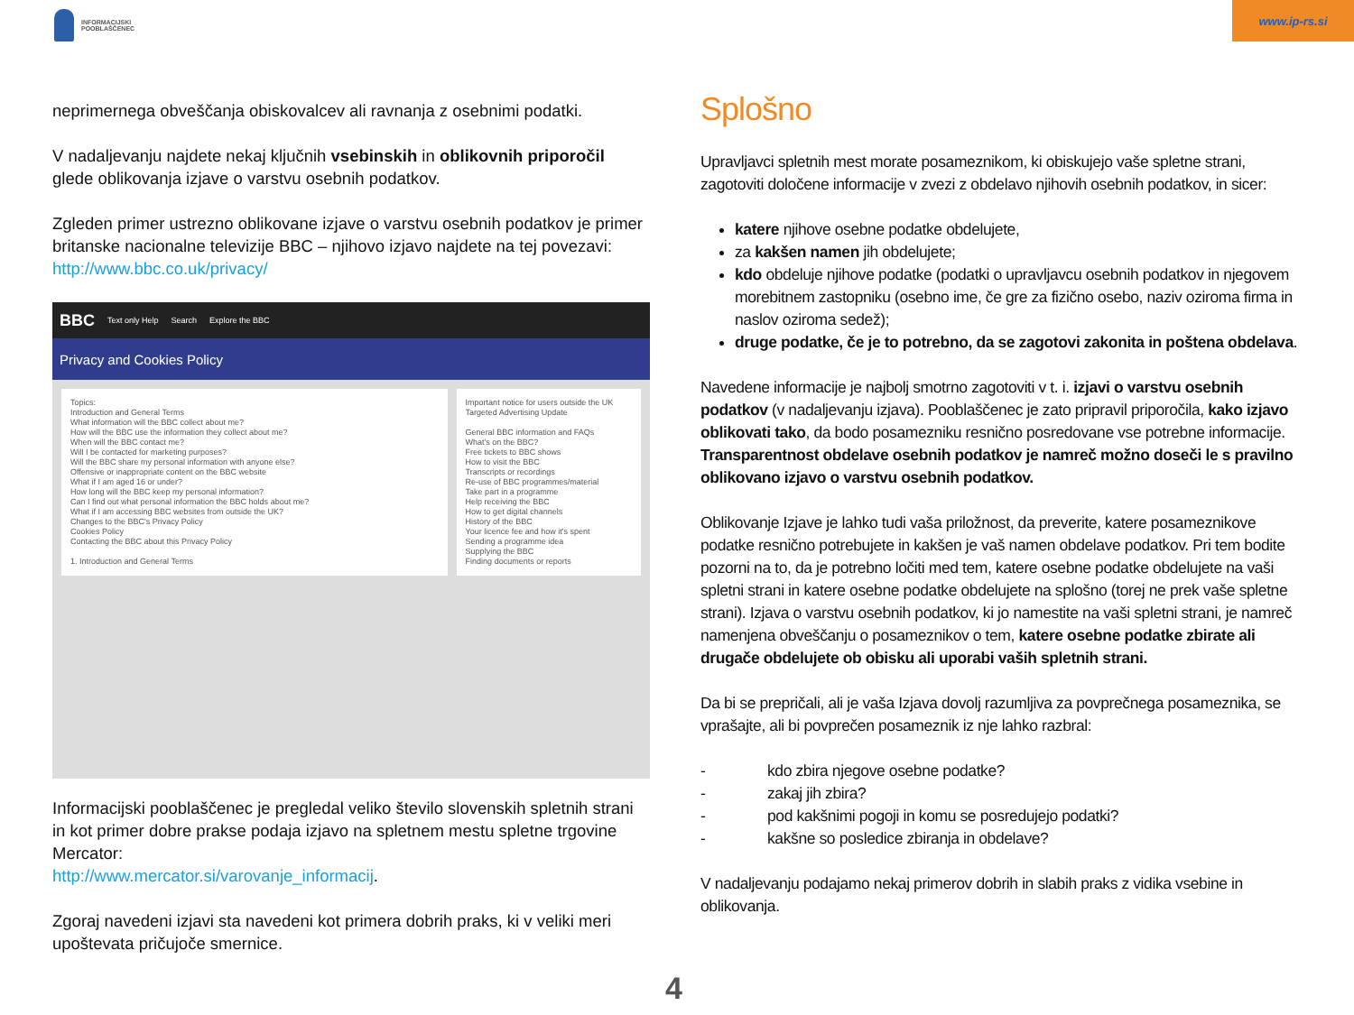INFORMACIJSKI
POOBLAŠČENEC
www.ip-rs.si
neprimernega obveščanja obiskovalcev ali ravnanja z osebnimi podatki.
V nadaljevanju najdete nekaj ključnih vsebinskih in oblikovnih priporočil glede oblikovanja izjave o varstvu osebnih podatkov.
Zgleden primer ustrezno oblikovane izjave o varstvu osebnih podatkov je primer britanske nacionalne televizije BBC – njihovo izjavo najdete na tej povezavi: http://www.bbc.co.uk/privacy/
BBC Text only Help Search Explore the BBC
Privacy and Cookies Policy
Topics:
Introduction and General Terms
What information will the BBC collect about me?
How will the BBC use the information they collect about me?
When will the BBC contact me?
Will I be contacted for marketing purposes?
Will the BBC share my personal information with anyone else?
Offensive or inappropriate content on the BBC website
What if I am aged 16 or under?
How long will the BBC keep my personal information?
Can I find out what personal information the BBC holds about me?
What if I am accessing BBC websites from outside the UK?
Changes to the BBC's Privacy Policy
Cookies Policy
Contacting the BBC about this Privacy Policy
1. Introduction and General Terms
Important notice for users outside the UK
Targeted Advertising Update
General BBC information and FAQs
What's on the BBC?
Free tickets to BBC shows
How to visit the BBC
Transcripts or recordings
Re-use of BBC programmes/material
Take part in a programme
Help receiving the BBC
How to get digital channels
History of the BBC
Your licence fee and how it's spent
Sending a programme idea
Supplying the BBC
Finding documents or reports
Informacijski pooblaščenec je pregledal veliko število slovenskih spletnih strani in kot primer dobre prakse podaja izjavo na spletnem mestu spletne trgovine Mercator:
http://www.mercator.si/varovanje_informacij.
Zgoraj navedeni izjavi sta navedeni kot primera dobrih praks, ki v veliki meri upoštevata pričujoče smernice.
Splošno
Upravljavci spletnih mest morate posameznikom, ki obiskujejo vaše spletne strani, zagotoviti določene informacije v zvezi z obdelavo njihovih osebnih podatkov, in sicer:
katere njihove osebne podatke obdelujete,
za kakšen namen jih obdelujete;
kdo obdeluje njihove podatke (podatki o upravljavcu osebnih podatkov in njegovem morebitnem zastopniku (osebno ime, če gre za fizično osebo, naziv oziroma firma in naslov oziroma sedež);
druge podatke, če je to potrebno, da se zagotovi zakonita in poštena obdelava.
Navedene informacije je najbolj smotrno zagotoviti v t. i. izjavi o varstvu osebnih podatkov (v nadaljevanju izjava). Pooblaščenec je zato pripravil priporočila, kako izjavo oblikovati tako, da bodo posamezniku resnično posredovane vse potrebne informacije. Transparentnost obdelave osebnih podatkov je namreč možno doseči le s pravilno oblikovano izjavo o varstvu osebnih podatkov.
Oblikovanje Izjave je lahko tudi vaša priložnost, da preverite, katere posameznikove podatke resnično potrebujete in kakšen je vaš namen obdelave podatkov. Pri tem bodite pozorni na to, da je potrebno ločiti med tem, katere osebne podatke obdelujete na vaši spletni strani in katere osebne podatke obdelujete na splošno (torej ne prek vaše spletne strani). Izjava o varstvu osebnih podatkov, ki jo namestite na vaši spletni strani, je namreč namenjena obveščanju o posameznikov o tem, katere osebne podatke zbirate ali drugače obdelujete ob obisku ali uporabi vaših spletnih strani.
Da bi se prepričali, ali je vaša Izjava dovolj razumljiva za povprečnega posameznika, se vprašajte, ali bi povprečen posameznik iz nje lahko razbral:
- kdo zbira njegove osebne podatke?
- zakaj jih zbira?
- pod kakšnimi pogoji in komu se posredujejo podatki?
- kakšne so posledice zbiranja in obdelave?
V nadaljevanju podajamo nekaj primerov dobrih in slabih praks z vidika vsebine in oblikovanja.
4